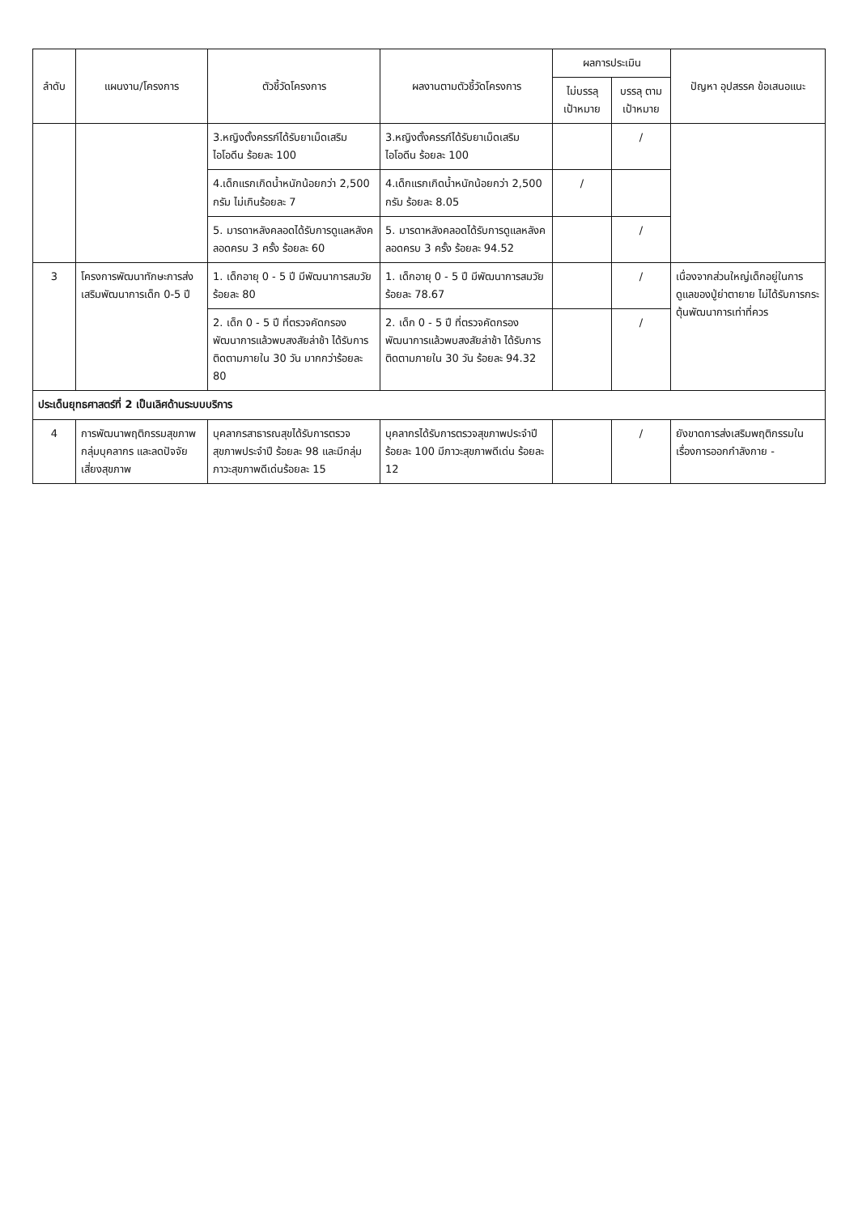| ลำดับ | แผนงาน/โครงการ | ตัวชี้วัดโครงการ | ผลงานตามตัวชี้วัดโครงการ | ผลการประเมิน | | ปัญหา อุปสรรค ข้อเสนอแนะ |
| --- | --- | --- | --- | --- | --- | --- |
| | | | | ไม่บรรลุ เป้าหมาย | บรรลุ ตาม เป้าหมาย | |
| | | 3.หญิงตั้งครรภ์ได้รับยาเม็ดเสริมไอโอดีน ร้อยละ 100 | 3.หญิงตั้งครรภ์ได้รับยาเม็ดเสริม ไอโอดีน ร้อยละ 100 | | / | |
| | | 4.เด็กแรกเกิดน้ำหนักน้อยกว่า 2,500 กรัม ไม่เกินร้อยละ 7 | 4.เด็กแรกเกิดน้ำหนักน้อยกว่า 2,500 กรัม ร้อยละ 8.05 | / | | |
| | | 5. มารดาหลังคลอดได้รับการดูแลหลังคลอดครบ 3 ครั้ง ร้อยละ 60 | 5. มารดาหลังคลอดได้รับการดูแลหลังคลอดครบ 3 ครั้ง ร้อยละ 94.52 | | / | |
| 3 | โครงการพัฒนาทักษะการส่งเสริมพัฒนาการเด็ก 0-5 ปี | 1. เด็กอายุ 0 - 5 ปี มีพัฒนาการสมวัย ร้อยละ 80 | 1. เด็กอายุ 0 - 5 ปี มีพัฒนาการสมวัย ร้อยละ 78.67 | | / | เนื่องจากส่วนใหญ่เด็กอยู่ในการดูแลของปู่ย่าตายาย ไม่ได้รับการกระตุ้นพัฒนาการเท่าที่ควร |
| | | 2. เด็ก 0 - 5 ปี ที่ตรวจคัดกรองพัฒนาการแล้วพบสงสัยล่าช้า ได้รับการติดตามภายใน 30 วัน มากกว่าร้อยละ 80 | 2. เด็ก 0 - 5 ปี ที่ตรวจคัดกรองพัฒนาการแล้วพบสงสัยล่าช้า ได้รับการติดตามภายใน 30 วัน ร้อยละ 94.32 | | / | |
| ประเด็นยุทธศาสตร์ที่ 2 เป็นเลิศด้านระบบบริการ | | | | | | |
| 4 | การพัฒนาพฤติกรรมสุขภาพกลุ่มบุคลากร และลดปัจจัยเสี่ยงสุขภาพ | บุคลากรสาธารณสุขได้รับการตรวจสุขภาพประจำปี ร้อยละ 98 และมีกลุ่มภาวะสุขภาพดีเด่นร้อยละ 15 | บุคลากรได้รับการตรวจสุขภาพประจำปี ร้อยละ 100 มีภาวะสุขภาพดีเด่น ร้อยละ 12 | | / | ยังขาดการส่งเสริมพฤติกรรมในเรื่องการออกกำลังกาย - |